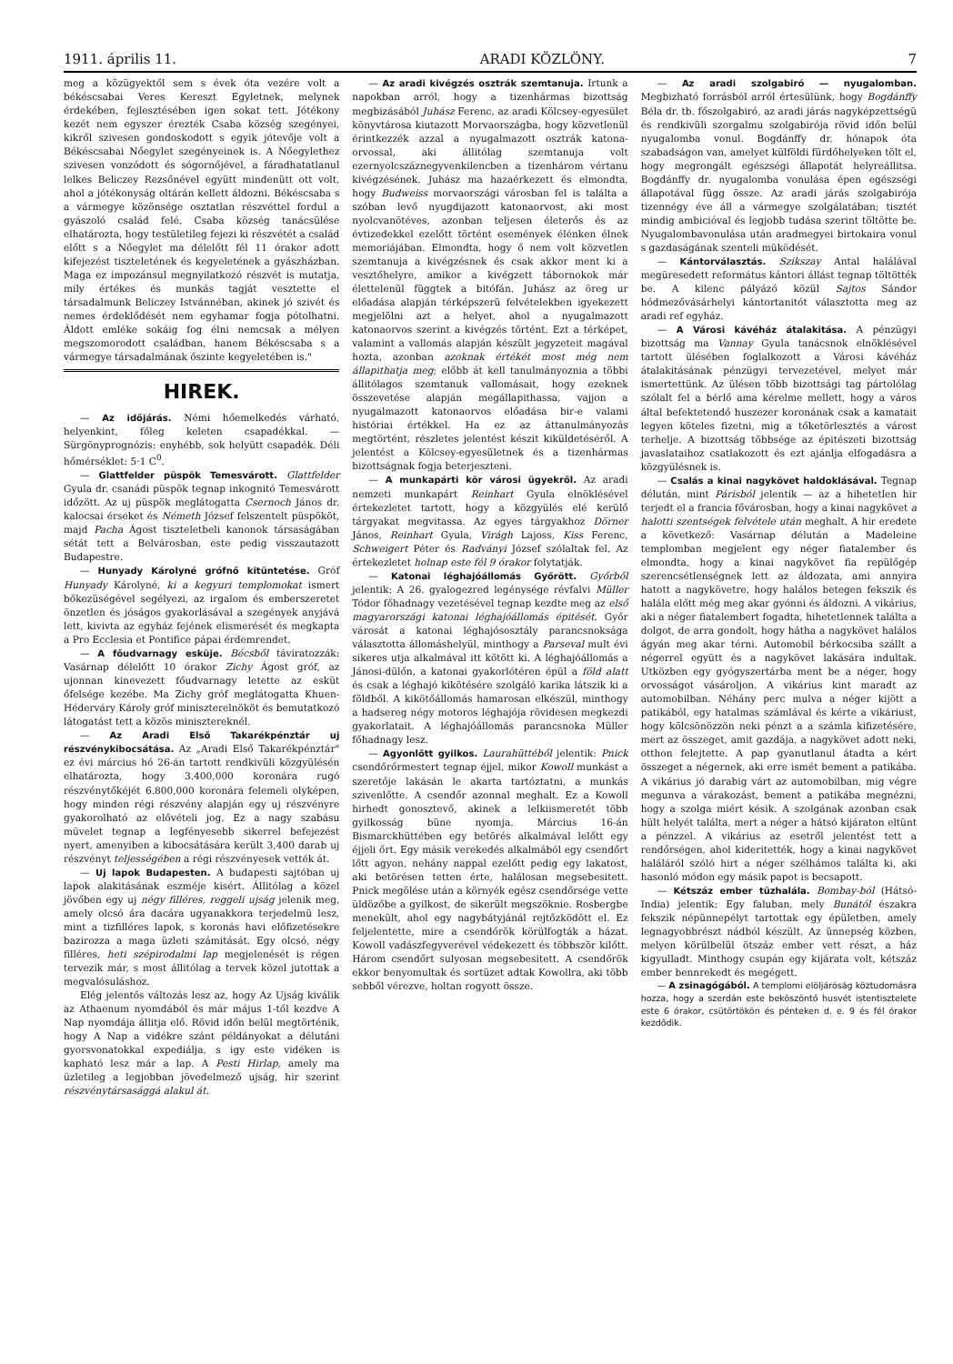1911. április 11. ARADI KÖZLÖNY. 7
meg a közügyektől sem s évek óta vezére volt a békéscsabai Veres Kereszt Egyletnek, melynek érdekében, fejlesztésében igen sokat tett. Jótékony kezét nem egyszer érezték Csaba község szegényei, kikről szivesen gondoskodott s egyik jótevője volt a Békéscsabai Nőegylet szegényeinek is. A Nőegylethez szivesen vonzódott és sógornőjével, a fáradhatatlanul lelkes Beliczey Rezsőnével együtt mindenütt ott volt, ahol a jótékonyság oltárán kellett áldozni. Békéscsaba s a vármegye közönsége osztatlan részvéttel fordul a gyászoló család felé. Csaba község tanácsülése elhatározta, hogy testületileg fejezi ki részvétét a család előtt s a Nőegylet ma délelőtt fél 11 órakor adott kifejezést tiszteletének és kegyeletének a gyászházban. Maga ez impozánsul megnyilatkozó részvét is mutatja, mily értékes és munkás tagját vesztette el társadalmunk Beliczey Istvánnéban, akinek jó szivét és nemes érdeklődését nem egyhamar fogja pótolhatni. Áldott emléke sokáig fog élni nemcsak a mélyen megszomorodott családban, hanem Békéscsaba s a vármegye társadalmának őszinte kegyeletében is."
HIREK.
— Az időjárás. Némi hőemelkedés várható, helyenkint, főleg keleten csapadékkal. — Sürgönyprognózis: enyhébb, sok helyütt csapadék. Déli hőmérséklet: 5·1 C<sup>0</sup>.
— Glattfelder püspök Temesvárott. Glattfelder Gyula dr. csanádi püspök tegnap inkognitó Temesvárott időzött. Az uj püspök meglátogatta Csernoch János dr. kalocsai érseket és Németh József felszentelt püspököt, majd Pacha Ágost tiszteletbeli kanonok társaságában sétát tett a Belvárosban, este pedig visszautazott Budapestre.
— Hunyady Károlyné grófnő kitüntetése. Gróf Hunyady Károlyné, ki a kegyuri templomokat ismert bőkezüségével segélyezi, az irgalom és emberszeretet önzetlen és jóságos gyakorlásával a szegények anyjává lett, kivivta az egyház fejének elismerését és megkapta a Pro Ecclesia et Pontifice pápai érdemrendet.
— A főudvarnagy esküje. Bécsből táviratozzák: Vasárnap délelőtt 10 órakor Zichy Ágost gróf, az ujonnan kinevezett főudvarnagy letette az esküt őfelsége kezébe. Ma Zichy gróf meglátogatta Khuen-Héderváry Károly gróf miniszterelnököt és bemutatkozó látogatást tett a közös minisztereknél.
— Az Aradi Első Takarékpénztár uj részvénykibocsátása. Az „Aradi Első Takarékpénztár" ez évi március hó 26-án tartott rendkivüli közgyülésén elhatározta, hogy 3.400,000 koronára rugó részvénytőkéjét 6.800,000 koronára felemeli olyképen, hogy minden régi részvény alapján egy uj részvényre gyakorolható az elővételi jog. Ez a nagy szabásu müvelet tegnap a legfényesebb sikerrel befejezést nyert, amenyiben a kibocsátására került 3,400 darab uj részvényt teljességében a régi részvényesek vették át.
— Uj lapok Budapesten. A budapesti sajtóban uj lapok alakitásának eszméje kisért. Állitólag a közel jövőben egy uj négy filléres, reggeli ujság jelenik meg, amely olcsó ára dacára ugyanakkora terjedelmü lesz, mint a tizfilléres lapok, s koronás havi előfizetésekre bazirozza a maga üzleti számitását. Egy olcsó, négy filléres, heti szépirodalmi lap megjelenését is régen tervezik már, s most állitólag a tervek közel jutottak a megvalósuláshoz.
Elég jelentős változás lesz az, hogy Az Ujság kiválik az Athaenum nyomdából és már május 1-től kezdve A Nap nyomdája állitja elő. Rövid időn belül megtörténik, hogy A Nap a vidékre szánt példányokat a délutáni gyorsvonatokkal expediálja, s igy este vidéken is kapható lesz már a lap. A Pesti Hirlap, amely ma üzletileg a legjobban jövedelmező ujság, hir szerint részvénytársasággá alakul át.
— Az aradi kivégzés osztrák szemtanuja. Irtunk a napokban arról, hogy a tizenhármas bizottság megbizásából Juhász Ferenc, az aradi Kölcsey-egyesület könyvtárosa kiutazott Morvaországba, hogy közvetlenül érintkezzék azzal a nyugalmazott osztrák katona-orvossal, aki állitólag szemtanuja volt ezernyolcszáznegyvenkilencben a tizenhárom vértanu kivégzésének. Juhász ma hazaérkezett és elmondta, hogy Budweiss morvaországi városban fel is találta a szóban levő nyugdijazott katonaorvost, aki most nyolcvanötéves, azonban teljesen életerős és az évtizedekkel ezelőtt történt események élénken élnek memoriájában. Elmondta, hogy ő nem volt közvetlen szemtanuja a kivégzésnek és csak akkor ment ki a vesztőhelyre, amikor a kivégzett tábornokok már élettelenül függtek a bitófán. Juhász az öreg ur előadása alapján térképszerü felvételekben igyekezett megjelölni azt a helyet, ahol a nyugalmazott katonaorvos szerint a kivégzés történt. Ezt a térképet, valamint a vallomás alapján készült jegyzeteit magával hozta, azonban azoknak értékét most még nem állapithatja meg; előbb át kell tanulmányoznia a többi állitólagos szemtanuk vallomásait, hogy ezeknek összevetése alapján megállapithassa, vajjon a nyugalmazott katonaorvos előadása bir-e valami históriai értékkel. Ha ez az áttanulmányozás megtörtént, részletes jelentést készit kiküldetéséről. A jelentést a Kölcsey-egyesületnek és a tizenhármas bizottságnak fogja beterjeszteni.
— A munkapárti kör városi ügyekről. Az aradi nemzeti munkapárt Reinhart Gyula elnöklésével értekezletet tartott, hogy a közgyülés elé kerülő tárgyakat megvitassa. Az egyes tárgyakhoz Dörner János, Reinhart Gyula, Virágh Lajoss, Kiss Ferenc, Schweigert Péter és Radványi József szólaltak fel. Az értekezletet holnap este fél 9 órakor folytatják.
— Katonai léghajóállomás Győrött. Győrből jelentik: A 26. gyalogezred legénysége révfalvi Müller Tódor főhadnagy vezetésével tegnap kezdte meg az első magyarországi katonai léghajóállomás épitését. Győr városát a katonai léghajósosztály parancsnoksága választotta állomáshelyül, minthogy a Parseval mult évi sikeres utja alkalmával itt kötött ki. A léghajóállomás a Jánosi-dülőn, a katonai gyakorlótéren épül a föld alatt és csak a léghajó kikötésére szolgáló karika látszik ki a földből. A kikötőállomás hamarosan elkészül, minthogy a hadsereg négy motoros léghajója rövidesen megkezdi gyakorlatait. A léghajóállomás parancsnoka Müller főhadnagy lesz.
— Agyonlőtt gyilkos. Laurahüttéből jelentik: Pnick csendőrőrmestert tegnap éjjel, mikor Kowoll munkást a szeretője lakásán le akarta tartóztatni, a munkás szivenlőtte. A csendőr azonnal meghalt. Ez a Kowoll hirhedt gonosztevő, akinek a lelkiismeretét több gyilkosság büne nyomja. Március 16-án Bismarckhüttében egy betörés alkalmával lelőtt egy éjjeli őrt. Egy másik verekedés alkalmából egy csendőrt lőtt agyon, nehány nappal ezelőtt pedig egy lakatost, aki betörésen tetten érte, halálosan megsebesitett. Pnick megölése után a környék egész csendőrsége vette üldözőbe a gyilkost, de sikerült megszöknie. Rosbergbe menekült, ahol egy nagybátyjánál rejtőzködött el. Ez feljelentette, mire a csendőrök körülfogták a házat. Kowoll vadászfegyverével védekezett és többször kilőtt. Három csendőrt sulyosan megsebesitett. A csendőrök ekkor benyomultak és sortüzet adtak Kowollra, aki több sebből vérezve, holtan rogyott össze.
— Az aradi szolgabiró — nyugalomban. Megbizható forrásból arról értesülünk, hogy Bogdánffy Béla dr. tb. főszolgabiró, az aradi járás nagyképzettségü és rendkivüli szorgalmu szolgabirója rövid időn belül nyugalomba vonul. Bogdánffy dr. hónapok óta szabadságon van, amelyet külföldi fürdőhelyeken tölt el, hogy megrongált egészségi állapotát helyreállitsa. Bogdánffy dr. nyugalomba vonulása épen egészségi állapotával függ össze. Az aradi járás szolgabirója tizennégy éve áll a vármegye szolgálatában; tisztét mindig ambicióval és legjobb tudása szerint töltötte be. Nyugalombavonulása után aradmegyei birtokaira vonul s gazdaságának szenteli müködését.
— Kántorválasztás. Szikszay Antal halálával megüresedett református kántori állást tegnap töltötték be. A kilenc pályázó közül Sajtos Sándor hódmezővásárhelyi kántortanitót választotta meg az aradi ref egyház.
— A Városi kávéház átalakitása. A pénzügyi bizottság ma Vannay Gyula tanácsnok elnöklésével tartott ülésében foglalkozott a Városi kávéház átalakitásának pénzügyi tervezetével, melyet már ismertettünk. Az ülésen több bizottsági tag pártolólag szólalt fel a bérlő ama kérelme mellett, hogy a város által befektetendő huszezer koronának csak a kamatait legyen köteles fizetni, mig a tőketörlesztés a várost terhelje. A bizottság többsége az épitészeti bizottság javaslataihoz csatlakozott és ezt ajánlja elfogadásra a közgyülésnek is.
— Csalás a kinai nagykövet haldoklásával. Tegnap délután, mint Párisból jelentik — az a hihetetlen hir terjedt el a francia fővárosban, hogy a kinai nagykövet a halotti szentségek felvétele után meghalt. A hir eredete a következő: Vasárnap délután a Madeleine templomban megjelent egy néger fiatalember és elmondta, hogy a kinai nagykövet fia repülőgép szerencsétlenségnek lett az áldozata, ami annyira hatott a nagykövetre, hogy halálos betegen fekszik és halála előtt még meg akar gyónni és áldozni. A vikárius, aki a néger fiatalembert fogadta, hihetetlennek találta a dolgot, de arra gondolt, hogy hátha a nagykövet halálos ágyán meg akar térni. Automobil bérkocsiba szállt a négerrel együtt és a nagykövet lakására indultak. Utközben egy gyógyszertárba ment be a néger, hogy orvosságot vásároljon. A vikárius kint maradt az automobilban. Néhány perc mulva a néger kijött a patikából, egy hatalmas számlával és kérte a vikáriust, hogy kölcsönözzön neki pénzt a a számla kifizetésére, mert az összeget, amit gazdája, a nagykövet adott neki, otthon felejtette. A pap gyanutlanul átadta a kért összeget a négernek, aki erre ismét bement a patikába. A vikárius jó darabig várt az automobilban, mig végre megunva a várakozást, bement a patikába megnézni, hogy a szolga miért késik. A szolgának azonban csak hült helyét találta, mert a néger a hátsó kijáraton eltünt a pénzzel. A vikárius az esetről jelentést tett a rendőrségen, ahol kideritették, hogy a kinai nagykövet haláláról szóló hirt a néger szélhámos találta ki, aki hasonló módon egy másik papot is becsapott.
— Kétszáz ember tüzhalála. Bombay-ból (Hátsó-India) jelentik: Egy faluban, mely Bunától északra fekszik népünnepélyt tartottak egy épületben, amely legnagyobbrészt nádból készült. Az ünnepség közben, melyen körülbelül ötszáz ember vett részt, a ház kigyulladt. Minthogy csupán egy kijárata volt, kétszáz ember bennrekedt és megégett.
— A zsinagógából. A templomi elöljáróság köztudomásra hozza, hogy a szerdán este beköszöntő husvét istentisztelete este 6 órakor, csütörtökön és pénteken d. e. 9 és fél órakor kezdődik.